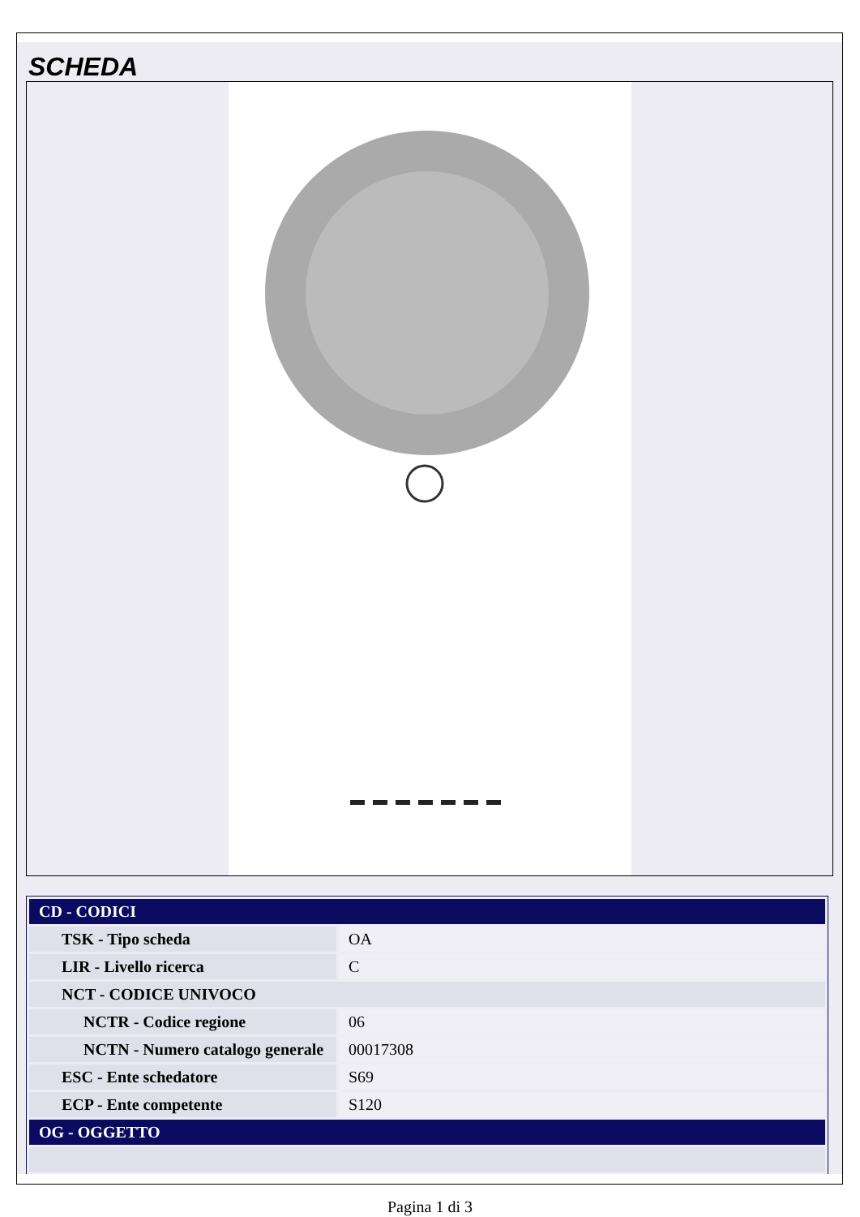SCHEDA
| CD - CODICI | |
| TSK - Tipo scheda | OA |
| LIR - Livello ricerca | C |
| NCT - CODICE UNIVOCO | |
| NCTR - Codice regione | 06 |
| NCTN - Numero catalogo generale | 00017308 |
| ESC - Ente schedatore | S69 |
| ECP - Ente competente | S120 |
| OG - OGGETTO | |
Pagina 1 di 3